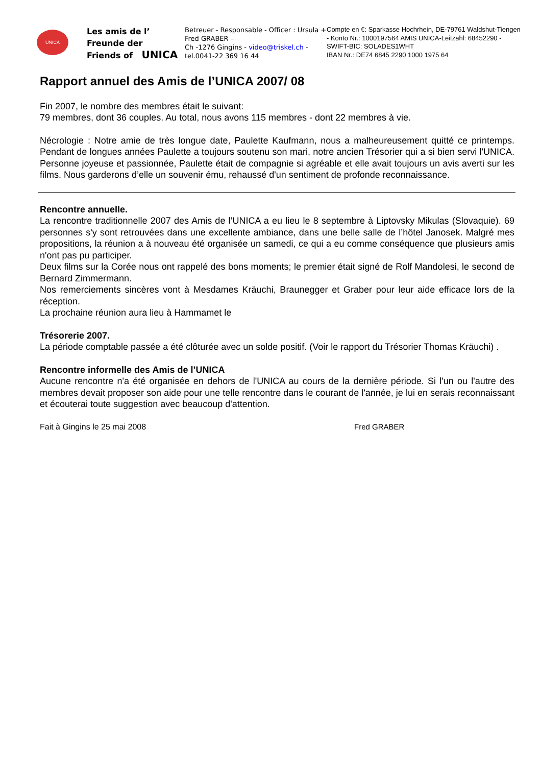UNICA
Les amis de l’
Freunde der
Friends of UNICA
Betreuer - Responsable - Officer : Ursula + Fred GRABER –
Ch -1276 Gingins - video@triskel.ch - tel.0041-22 369 16 44
Compte en €: Sparkasse Hochrhein, DE-79761 Waldshut-Tiengen - Konto Nr.: 1000197564 AMIS UNICA-Leitzahl: 68452290 - SWIFT-BIC: SOLADES1WHT
IBAN Nr.: DE74 6845 2290 1000 1975 64
Rapport annuel des Amis de l’UNICA 2007/ 08
Fin 2007, le nombre des membres était le suivant:
79 membres, dont 36 couples. Au total, nous avons 115 membres - dont 22 membres à vie.
Nécrologie : Notre amie de très longue date, Paulette Kaufmann, nous a malheureusement quitté ce printemps. Pendant de longues années Paulette a toujours soutenu son mari, notre ancien Trésorier qui a si bien servi l'UNICA. Personne joyeuse et passionnée, Paulette était de compagnie si agréable et elle avait toujours un avis averti sur les films. Nous garderons d’elle un souvenir ému, rehaussé d'un sentiment de profonde reconnaissance.
Rencontre annuelle.
La rencontre traditionnelle 2007 des Amis de l’UNICA a eu lieu le 8 septembre à Liptovsky Mikulas (Slovaquie). 69 personnes s'y sont retrouvées dans une excellente ambiance, dans une belle salle de l’hôtel Janosek. Malgré mes propositions, la réunion a à nouveau été organisée un samedi, ce qui a eu comme conséquence que plusieurs amis n'ont pas pu participer.
Deux films sur la Corée nous ont rappelé des bons moments; le premier était signé de Rolf Mandolesi, le second de Bernard Zimmermann.
Nos remerciements sincères vont à Mesdames Kräuchi, Braunegger et Graber pour leur aide efficace lors de la réception.
La prochaine réunion aura lieu à Hammamet le
Trésorerie 2007.
La période comptable passée a été clôturée avec un solde positif. (Voir le rapport du Trésorier Thomas Kräuchi) .
Rencontre informelle des Amis de l’UNICA
Aucune rencontre n'a été organisée en dehors de l'UNICA au cours de la dernière période. Si l'un ou l'autre des membres devait proposer son aide pour une telle rencontre dans le courant de l'année, je lui en serais reconnaissant et écouterai toute suggestion avec beaucoup d'attention.
Fait à Gingins le 25 mai 2008 Fred GRABER